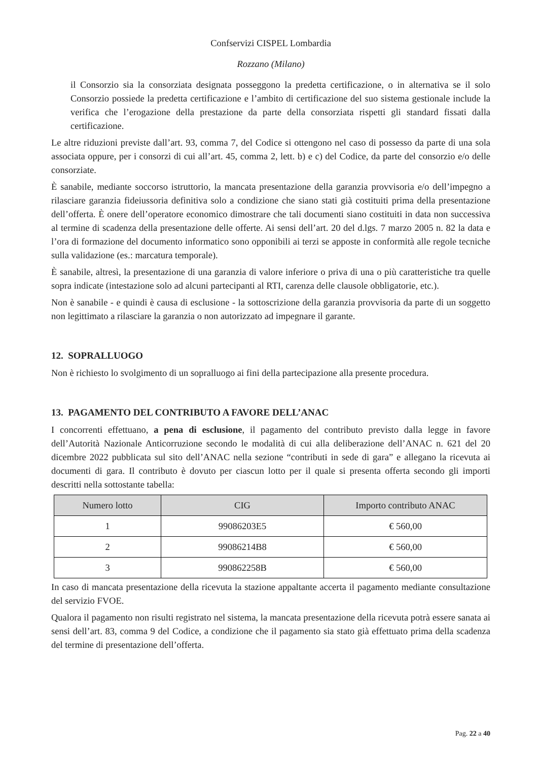Confservizi CISPEL Lombardia
Rozzano (Milano)
il Consorzio sia la consorziata designata posseggono la predetta certificazione, o in alternativa se il solo Consorzio possiede la predetta certificazione e l’ambito di certificazione del suo sistema gestionale include la verifica che l’erogazione della prestazione da parte della consorziata rispetti gli standard fissati dalla certificazione.
Le altre riduzioni previste dall’art. 93, comma 7, del Codice si ottengono nel caso di possesso da parte di una sola associata oppure, per i consorzi di cui all’art. 45, comma 2, lett. b) e c) del Codice, da parte del consorzio e/o delle consorziate.
È sanabile, mediante soccorso istruttorio, la mancata presentazione della garanzia provvisoria e/o dell’impegno a rilasciare garanzia fideiussoria definitiva solo a condizione che siano stati già costituiti prima della presentazione dell’offerta. È onere dell’operatore economico dimostrare che tali documenti siano costituiti in data non successiva al termine di scadenza della presentazione delle offerte. Ai sensi dell’art. 20 del d.lgs. 7 marzo 2005 n. 82 la data e l’ora di formazione del documento informatico sono opponibili ai terzi se apposte in conformità alle regole tecniche sulla validazione (es.: marcatura temporale).
È sanabile, altresì, la presentazione di una garanzia di valore inferiore o priva di una o più caratteristiche tra quelle sopra indicate (intestazione solo ad alcuni partecipanti al RTI, carenza delle clausole obbligatorie, etc.).
Non è sanabile - e quindi è causa di esclusione - la sottoscrizione della garanzia provvisoria da parte di un soggetto non legittimato a rilasciare la garanzia o non autorizzato ad impegnare il garante.
12. SOPRALLUOGO
Non è richiesto lo svolgimento di un sopralluogo ai fini della partecipazione alla presente procedura.
13. PAGAMENTO DEL CONTRIBUTO A FAVORE DELL’ANAC
I concorrenti effettuano, a pena di esclusione, il pagamento del contributo previsto dalla legge in favore dell’Autorità Nazionale Anticorruzione secondo le modalità di cui alla deliberazione dell’ANAC n. 621 del 20 dicembre 2022 pubblicata sul sito dell’ANAC nella sezione “contributi in sede di gara” e allegano la ricevuta ai documenti di gara. Il contributo è dovuto per ciascun lotto per il quale si presenta offerta secondo gli importi descritti nella sottostante tabella:
| Numero lotto | CIG | Importo contributo ANAC |
| --- | --- | --- |
| 1 | 99086203E5 | € 560,00 |
| 2 | 99086214B8 | € 560,00 |
| 3 | 990862258B | € 560,00 |
In caso di mancata presentazione della ricevuta la stazione appaltante accerta il pagamento mediante consultazione del servizio FVOE.
Qualora il pagamento non risulti registrato nel sistema, la mancata presentazione della ricevuta potrà essere sanata ai sensi dell’art. 83, comma 9 del Codice, a condizione che il pagamento sia stato già effettuato prima della scadenza del termine di presentazione dell’offerta.
Pag. 22 a 40